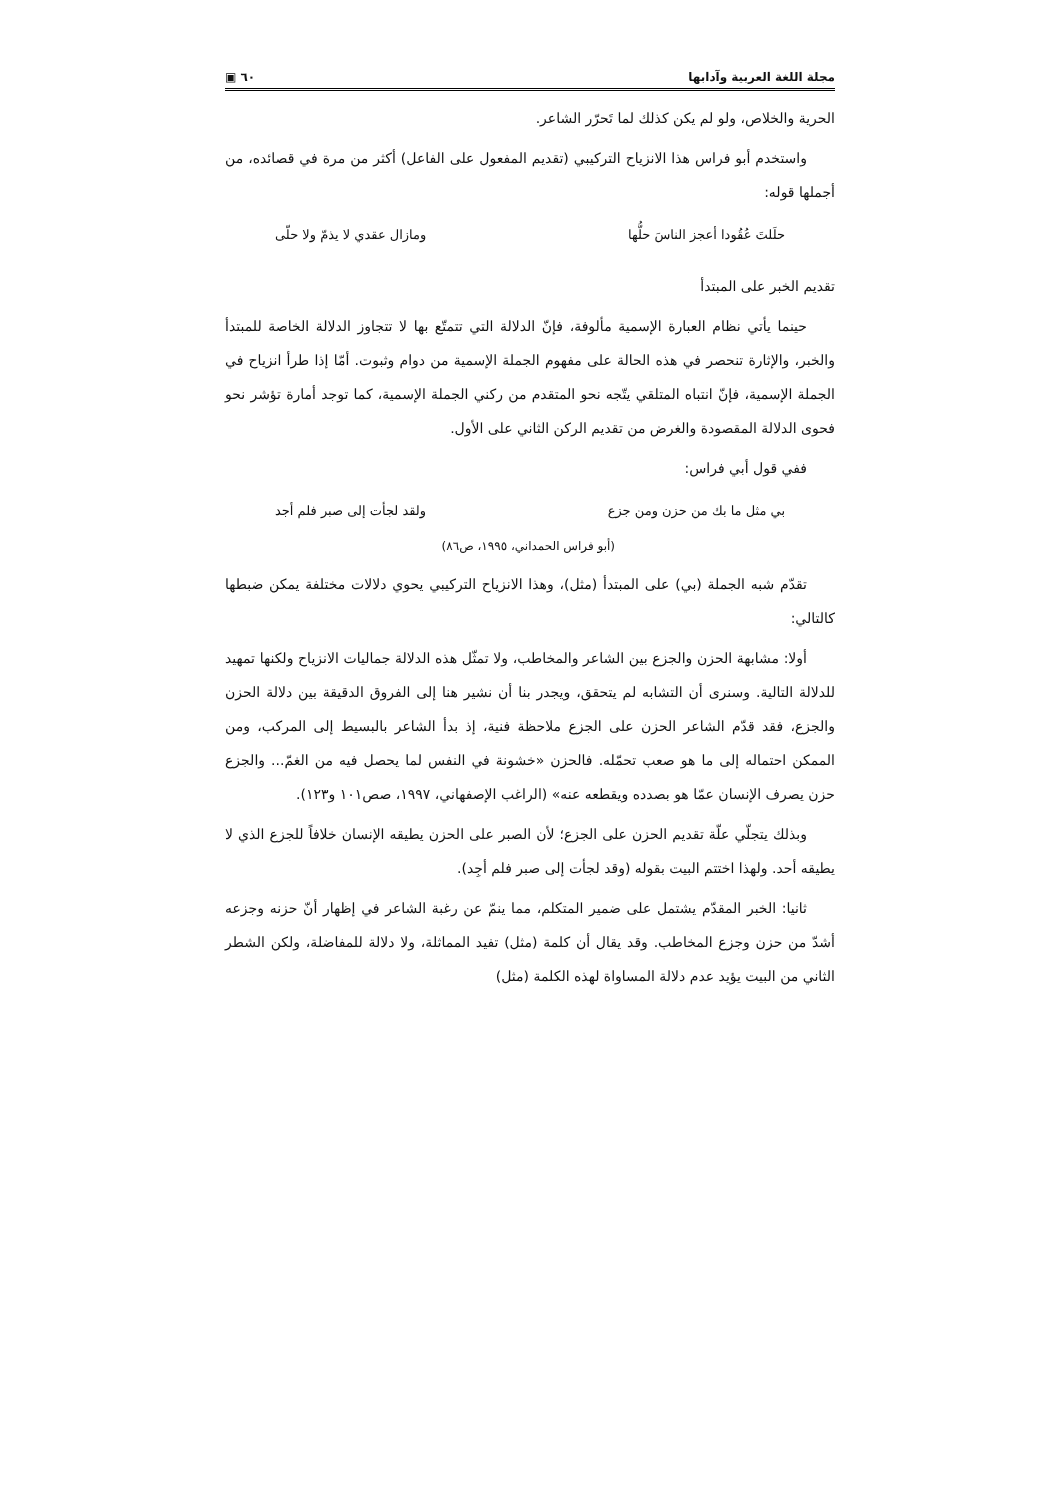مجلة اللغة العربية وآدابها ٦٠ ▣
الحرية والخلاص، ولو لم يكن كذلك لما تَحرّر الشاعر.
واستخدم أبو فراس هذا الانزياح التركيبي (تقديم المفعول على الفاعل) أكثر من مرة في قصائده، من أجملها قوله:
حلَلتَ عُقُودا أعجز الناسَ حلُّها ومازال عقدي لا يذمّ ولا حلّى
تقديم الخبر على المبتدأ
حينما يأتي نظام العبارة الإسمية مألوفة، فإنّ الدلالة التي تتمتّع بها لا تتجاوز الدلالة الخاصة للمبتدأ والخبر، والإثارة تنحصر في هذه الحالة على مفهوم الجملة الإسمية من دوام وثبوت. أمّا إذا طرأ انزياح في الجملة الإسمية، فإنّ انتباه المتلقي يتّجه نحو المتقدم من ركني الجملة الإسمية، كما توجد أمارة تؤشر نحو فحوى الدلالة المقصودة والغرض من تقديم الركن الثاني على الأول.
ففي قول أبي فراس:
بي مثل ما بك من حزن ومن جزع ولقد لجأت إلى صبر فلم أجد
(أبو فراس الحمداني، ١٩٩٥، ص٨٦)
تقدّم شبه الجملة (بي) على المبتدأ (مثل)، وهذا الانزياح التركيبي يحوي دلالات مختلفة يمكن ضبطها كالتالي:
أولا: مشابهة الحزن والجزع بين الشاعر والمخاطب، ولا تمثّل هذه الدلالة جماليات الانزياح ولكنها تمهيد للدلالة التالية. وسنرى أن التشابه لم يتحقق، ويجدر بنا أن نشير هنا إلى الفروق الدقيقة بين دلالة الحزن والجزع، فقد قدّم الشاعر الحزن على الجزع ملاحظة فنية، إذ بدأ الشاعر بالبسيط إلى المركب، ومن الممكن احتماله إلى ما هو صعب تحمّله. فالحزن «خشونة في النفس لما يحصل فيه من الغمّ... والجزع حزن يصرف الإنسان عمّا هو بصدده ويقطعه عنه» (الراغب الإصفهاني، ١٩٩٧، صص١٠١ و١٢٣).
وبذلك يتجلّي علّة تقديم الحزن على الجزع؛ لأن الصبر على الحزن يطيقه الإنسان خلافاً للجزع الذي لا يطيقه أحد. ولهذا اختتم البيت بقوله (وقد لجأت إلى صبر فلم أجِد).
ثانيا: الخبر المقدّم يشتمل على ضمير المتكلم، مما ينمّ عن رغبة الشاعر في إظهار أنّ حزنه وجزعه أشدّ من حزن وجزع المخاطب. وقد يقال أن كلمة (مثل) تفيد المماثلة، ولا دلالة للمفاضلة، ولكن الشطر الثاني من البيت يؤيد عدم دلالة المساواة لهذه الكلمة (مثل)